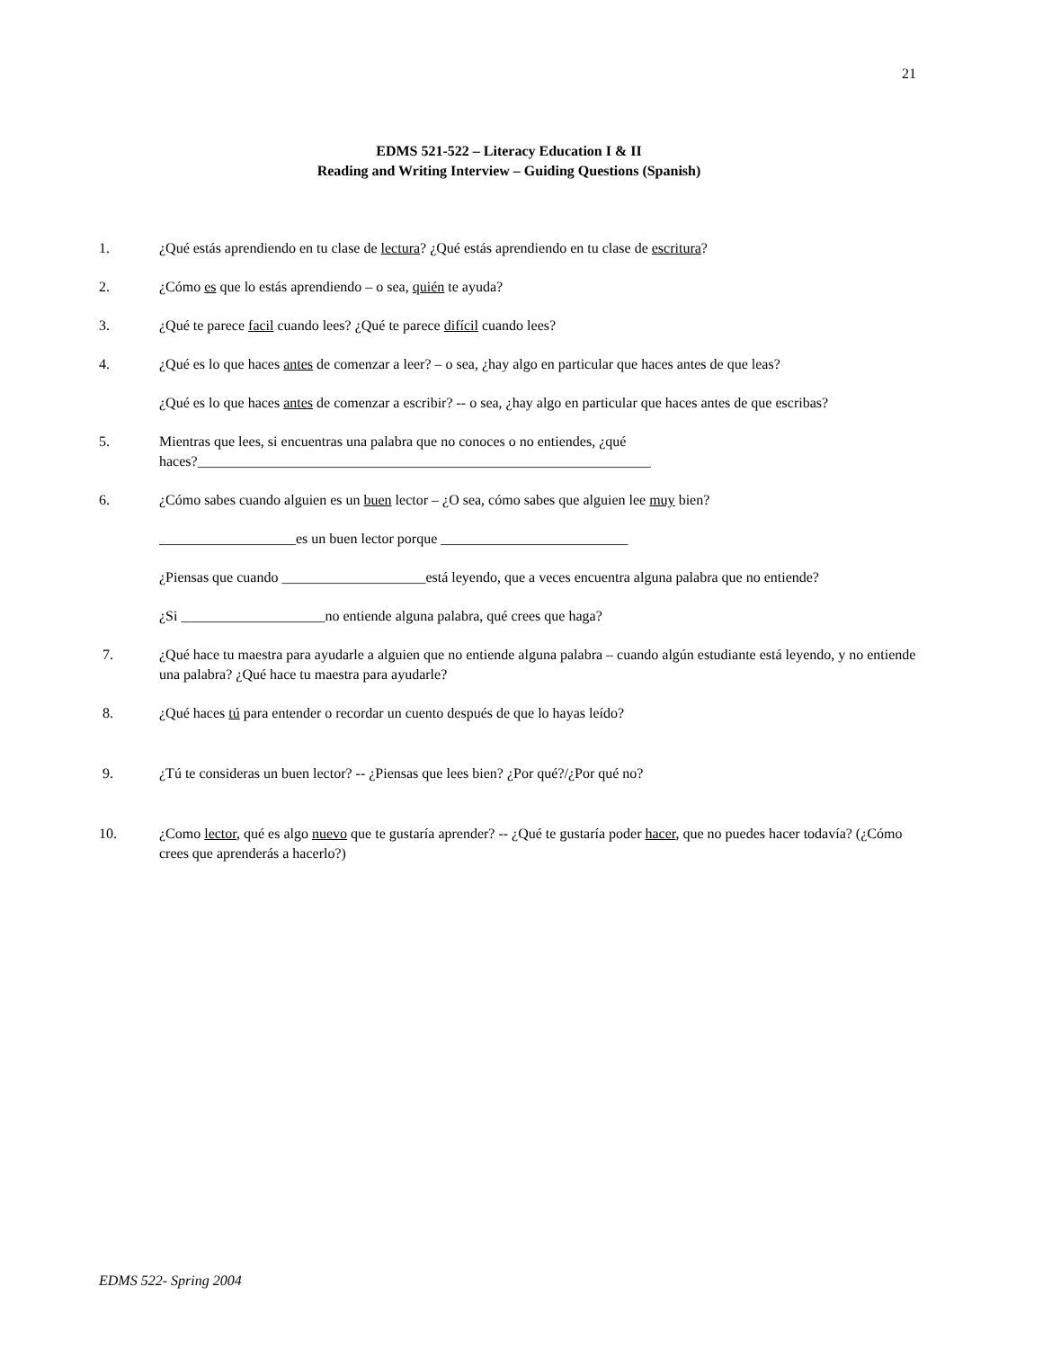21
EDMS 521-522 – Literacy Education I & II
Reading and Writing Interview – Guiding Questions (Spanish)
1. ¿Qué estás aprendiendo en tu clase de lectura? ¿Qué estás aprendiendo en tu clase de escritura?
2. ¿Cómo es que lo estás aprendiendo – o sea, quién te ayuda?
3. ¿Qué te parece facil cuando lees? ¿Qué te parece difícil cuando lees?
4. ¿Qué es lo que haces antes de comenzar a leer? – o sea, ¿hay algo en particular que haces antes de que leas?
¿Qué es lo que haces antes de comenzar a escribir? -- o sea, ¿hay algo en particular que haces antes de que escribas?
5. Mientras que lees, si encuentras una palabra que no conoces o no entiendes, ¿qué
haces?_______________________________________________________________
6. ¿Cómo sabes cuando alguien es un buen lector – ¿O sea, cómo sabes que alguien lee muy bien?
___________________es un buen lector porque __________________________
¿Piensas que cuando ____________________está leyendo, que a veces encuentra alguna palabra que no entiende?
¿Si ____________________no entiende alguna palabra, qué crees que haga?
7. ¿Qué hace tu maestra para ayudarle a alguien que no entiende alguna palabra – cuando algún estudiante está leyendo, y no entiende una palabra? ¿Qué hace tu maestra para ayudarle?
8. ¿Qué haces tú para entender o recordar un cuento después de que lo hayas leído?
9. ¿Tú te consideras un buen lector? -- ¿Piensas que lees bien? ¿Por qué?/¿Por qué no?
10. ¿Como lector, qué es algo nuevo que te gustaría aprender? -- ¿Qué te gustaría poder hacer, que no puedes hacer todavía? (¿Cómo crees que aprenderás a hacerlo?)
EDMS 522- Spring 2004